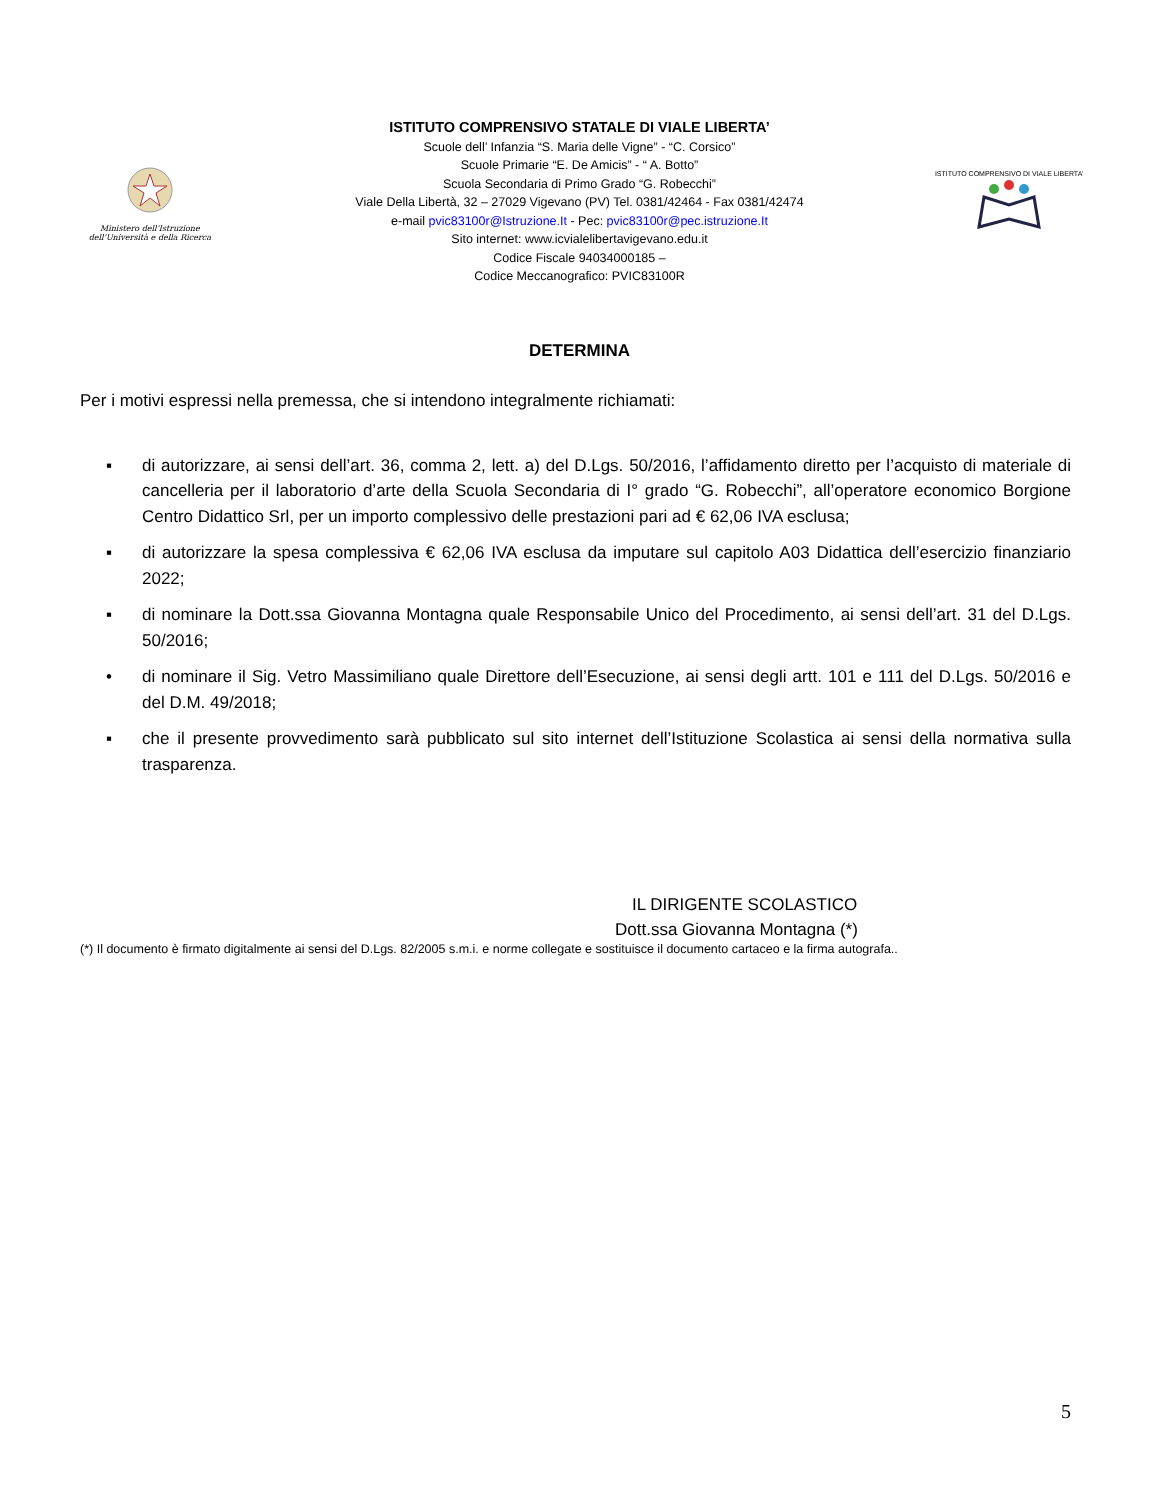Ministero dell'Istruzione
dell'Università e della Ricerca
ISTITUTO COMPRENSIVO STATALE DI VIALE LIBERTA’
Scuole dell’ Infanzia “S. Maria delle Vigne” - “C. Corsico”
Scuole Primarie “E. De Amicis” - “ A. Botto”
Scuola Secondaria di Primo Grado “G. Robecchi”
Viale Della Libertà, 32 – 27029 Vigevano (PV) Tel. 0381/42464 - Fax 0381/42474
e-mail pvic83100r@Istruzione.It - Pec: pvic83100r@pec.istruzione.It
Sito internet: www.icvialelibertavigevano.edu.it
Codice Fiscale 94034000185 –
Codice Meccanografico: PVIC83100R
ISTITUTO COMPRENSIVO DI VIALE LIBERTA’
DETERMINA
Per i motivi espressi nella premessa, che si intendono integralmente richiamati:
▪ di autorizzare, ai sensi dell’art. 36, comma 2, lett. a) del D.Lgs. 50/2016, l’affidamento diretto per l’acquisto di materiale di cancelleria per il laboratorio d’arte della Scuola Secondaria di I° grado “G. Robecchi”, all’operatore economico Borgione Centro Didattico Srl, per un importo complessivo delle prestazioni pari ad € 62,06 IVA esclusa;
▪ di autorizzare la spesa complessiva € 62,06 IVA esclusa da imputare sul capitolo A03 Didattica dell’esercizio finanziario 2022;
▪ di nominare la Dott.ssa Giovanna Montagna quale Responsabile Unico del Procedimento, ai sensi dell’art. 31 del D.Lgs. 50/2016;
• di nominare il Sig. Vetro Massimiliano quale Direttore dell’Esecuzione, ai sensi degli artt. 101 e 111 del D.Lgs. 50/2016 e del D.M. 49/2018;
▪ che il presente provvedimento sarà pubblicato sul sito internet dell’Istituzione Scolastica ai sensi della normativa sulla trasparenza.
IL DIRIGENTE SCOLASTICO
Dott.ssa Giovanna Montagna (*)
(*) Il documento è firmato digitalmente ai sensi del D.Lgs. 82/2005 s.m.i. e norme collegate e sostituisce il documento cartaceo e la firma autografa..
5